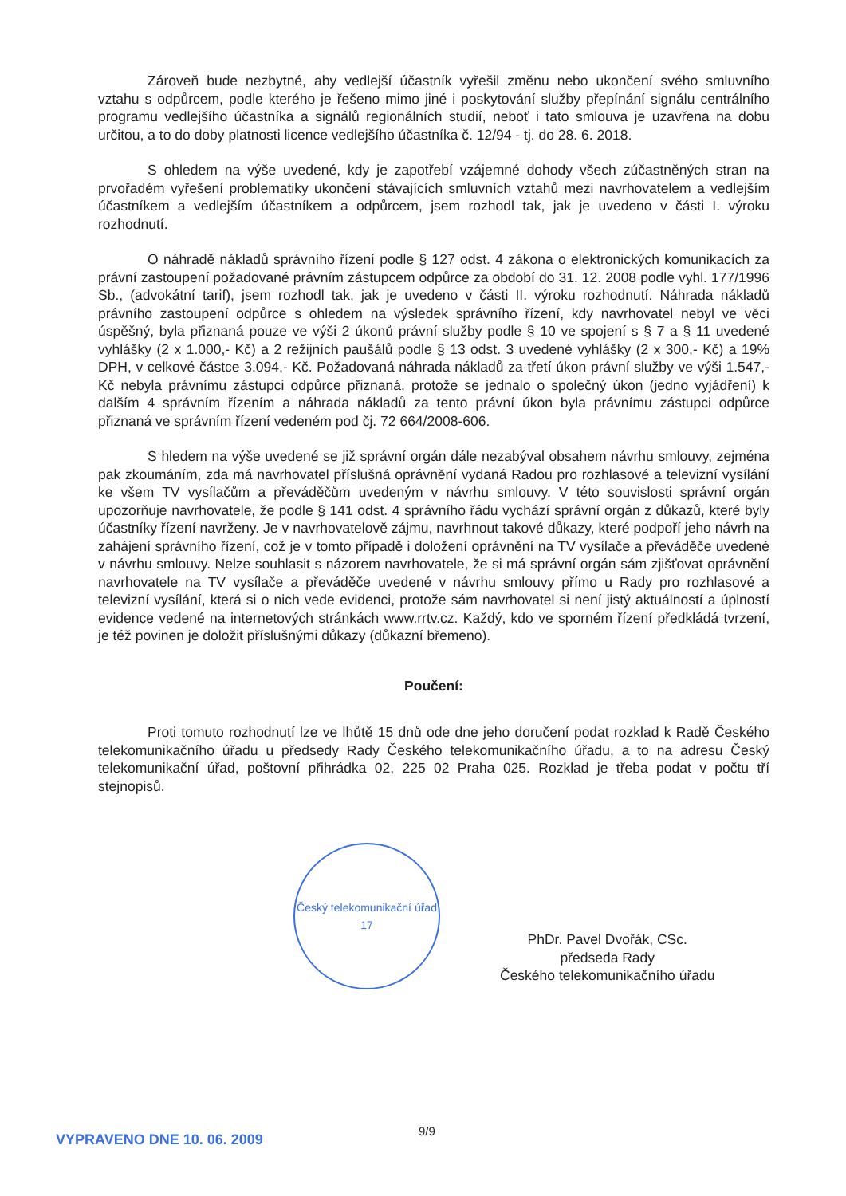Zároveň bude nezbytné, aby vedlejší účastník vyřešil změnu nebo ukončení svého smluvního vztahu s odpůrcem, podle kterého je řešeno mimo jiné i poskytování služby přepínání signálu centrálního programu vedlejšího účastníka a signálů regionálních studií, neboť i tato smlouva je uzavřena na dobu určitou, a to do doby platnosti licence vedlejšího účastníka č. 12/94 - tj. do 28. 6. 2018.
S ohledem na výše uvedené, kdy je zapotřebí vzájemné dohody všech zúčastněných stran na prvořadém vyřešení problematiky ukončení stávajících smluvních vztahů mezi navrhovatelem a vedlejším účastníkem a vedlejším účastníkem a odpůrcem, jsem rozhodl tak, jak je uvedeno v části I. výroku rozhodnutí.
O náhradě nákladů správního řízení podle § 127 odst. 4 zákona o elektronických komunikacích za právní zastoupení požadované právním zástupcem odpůrce za období do 31. 12. 2008 podle vyhl. 177/1996 Sb., (advokátní tarif), jsem rozhodl tak, jak je uvedeno v části II. výroku rozhodnutí. Náhrada nákladů právního zastoupení odpůrce s ohledem na výsledek správního řízení, kdy navrhovatel nebyl ve věci úspěšný, byla přiznaná pouze ve výši 2 úkonů právní služby podle § 10 ve spojení s § 7 a § 11 uvedené vyhlášky (2 x 1.000,- Kč) a 2 režijních paušálů podle § 13 odst. 3 uvedené vyhlášky (2 x 300,- Kč) a 19% DPH, v celkové částce 3.094,- Kč. Požadovaná náhrada nákladů za třetí úkon právní služby ve výši 1.547,- Kč nebyla právnímu zástupci odpůrce přiznaná, protože se jednalo o společný úkon (jedno vyjádření) k dalším 4 správním řízením a náhrada nákladů za tento právní úkon byla právnímu zástupci odpůrce přiznaná ve správním řízení vedeném pod čj. 72 664/2008-606.
S hledem na výše uvedené se již správní orgán dále nezabýval obsahem návrhu smlouvy, zejména pak zkoumáním, zda má navrhovatel příslušná oprávnění vydaná Radou pro rozhlasové a televizní vysílání ke všem TV vysílačům a převáděčům uvedeným v návrhu smlouvy. V této souvislosti správní orgán upozorňuje navrhovatele, že podle § 141 odst. 4 správního řádu vychází správní orgán z důkazů, které byly účastníky řízení navrženy. Je v navrhovatelově zájmu, navrhnout takové důkazy, které podpoří jeho návrh na zahájení správního řízení, což je v tomto případě i doložení oprávnění na TV vysílače a převáděče uvedené v návrhu smlouvy. Nelze souhlasit s názorem navrhovatele, že si má správní orgán sám zjišťovat oprávnění navrhovatele na TV vysílače a převáděče uvedené v návrhu smlouvy přímo u Rady pro rozhlasové a televizní vysílání, která si o nich vede evidenci, protože sám navrhovatel si není jistý aktuálností a úplností evidence vedené na internetových stránkách www.rrtv.cz. Každý, kdo ve sporném řízení předkládá tvrzení, je též povinen je doložit příslušnými důkazy (důkazní břemeno).
Poučení:
Proti tomuto rozhodnutí lze ve lhůtě 15 dnů ode dne jeho doručení podat rozklad k Radě Českého telekomunikačního úřadu u předsedy Rady Českého telekomunikačního úřadu, a to na adresu Český telekomunikační úřad, poštovní přihrádka 02, 225 02 Praha 025. Rozklad je třeba podat v počtu tří stejnopisů.
Český telekomunikační úřad
17
PhDr. Pavel Dvořák, CSc.
předseda Rady
Českého telekomunikačního úřadu
VYPRAVENO DNE 10. 06. 2009
9/9